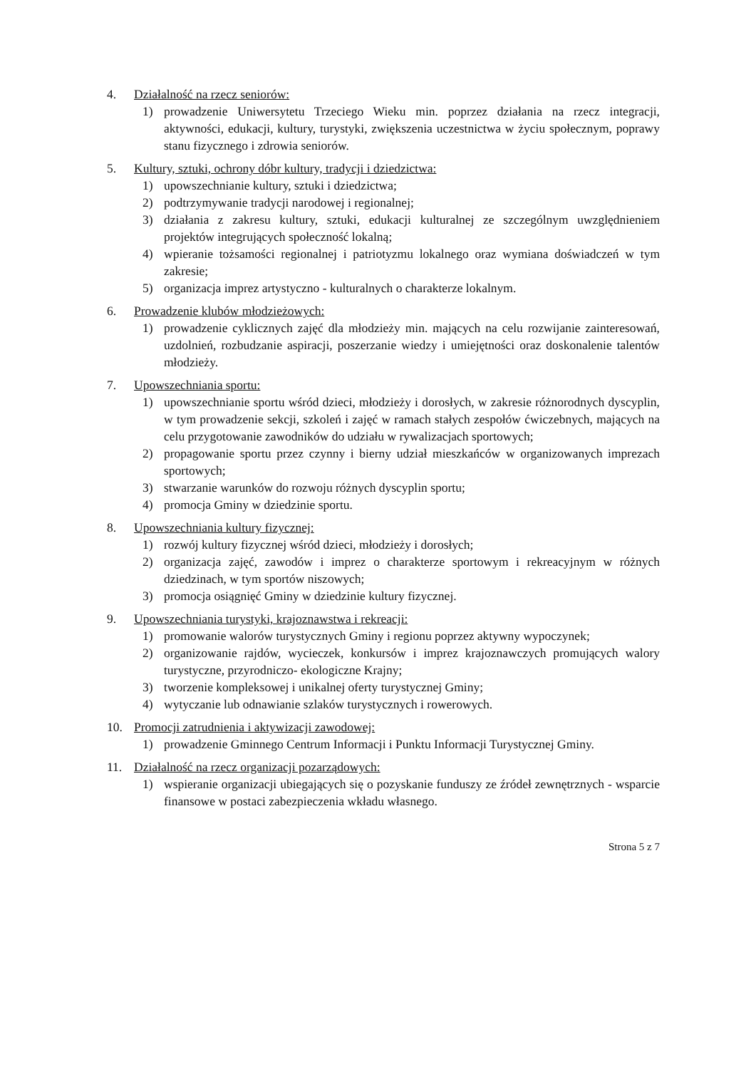4. Działalność na rzecz seniorów:
1) prowadzenie Uniwersytetu Trzeciego Wieku min. poprzez działania na rzecz integracji, aktywności, edukacji, kultury, turystyki, zwiększenia uczestnictwa w życiu społecznym, poprawy stanu fizycznego i zdrowia seniorów.
5. Kultury, sztuki, ochrony dóbr kultury, tradycji i dziedzictwa:
1) upowszechnianie kultury, sztuki i dziedzictwa;
2) podtrzymywanie tradycji narodowej i regionalnej;
3) działania z zakresu kultury, sztuki, edukacji kulturalnej ze szczególnym uwzględnieniem projektów integrujących społeczność lokalną;
4) wpieranie tożsamości regionalnej i patriotyzmu lokalnego oraz wymiana doświadczeń w tym zakresie;
5) organizacja imprez artystyczno - kulturalnych o charakterze lokalnym.
6. Prowadzenie klubów młodzieżowych:
1) prowadzenie cyklicznych zajęć dla młodzieży min. mających na celu rozwijanie zainteresowań, uzdolnień, rozbudzanie aspiracji, poszerzanie wiedzy i umiejętności oraz doskonalenie talentów młodzieży.
7. Upowszechniania sportu:
1) upowszechnianie sportu wśród dzieci, młodzieży i dorosłych, w zakresie różnorodnych dyscyplin, w tym prowadzenie sekcji, szkoleń i zajęć w ramach stałych zespołów ćwiczebnych, mających na celu przygotowanie zawodników do udziału w rywalizacjach sportowych;
2) propagowanie sportu przez czynny i bierny udział mieszkańców w organizowanych imprezach sportowych;
3) stwarzanie warunków do rozwoju różnych dyscyplin sportu;
4) promocja Gminy w dziedzinie sportu.
8. Upowszechniania kultury fizycznej:
1) rozwój kultury fizycznej wśród dzieci, młodzieży i dorosłych;
2) organizacja zajęć, zawodów i imprez o charakterze sportowym i rekreacyjnym w różnych dziedzinach, w tym sportów niszowych;
3) promocja osiągnięć Gminy w dziedzinie kultury fizycznej.
9. Upowszechniania turystyki, krajoznawstwa i rekreacji:
1) promowanie walorów turystycznych Gminy i regionu poprzez aktywny wypoczynek;
2) organizowanie rajdów, wycieczek, konkursów i imprez krajoznawczych promujących walory turystyczne, przyrodniczo- ekologiczne Krajny;
3) tworzenie kompleksowej i unikalnej oferty turystycznej Gminy;
4) wytyczanie lub odnawianie szlaków turystycznych i rowerowych.
10. Promocji zatrudnienia i aktywizacji zawodowej:
1) prowadzenie Gminnego Centrum Informacji i Punktu Informacji Turystycznej Gminy.
11. Działalność na rzecz organizacji pozarządowych:
1) wspieranie organizacji ubiegających się o pozyskanie funduszy ze źródeł zewnętrznych - wsparcie finansowe w postaci zabezpieczenia wkładu własnego.
Strona 5 z 7